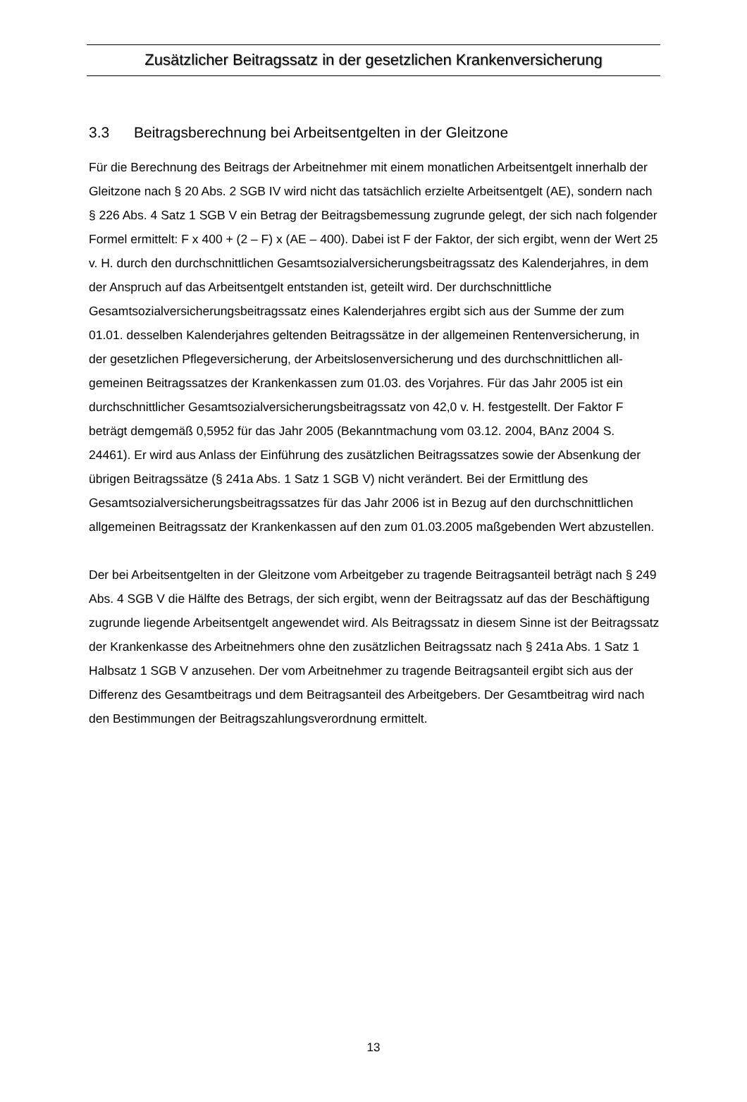Zusätzlicher Beitragssatz in der gesetzlichen Krankenversicherung
3.3 Beitragsberechnung bei Arbeitsentgelten in der Gleitzone
Für die Berechnung des Beitrags der Arbeitnehmer mit einem monatlichen Arbeitsentgelt innerhalb der Gleitzone nach § 20 Abs. 2 SGB IV wird nicht das tatsächlich erzielte Arbeits­entgelt (AE), sondern nach § 226 Abs. 4 Satz 1 SGB V ein Betrag der Beitragsbemessung zugrunde gelegt, der sich nach folgender Formel ermittelt: F x 400 + (2 – F) x (AE – 400). Dabei ist F der Faktor, der sich ergibt, wenn der Wert 25 v. H. durch den durchschnittlichen Gesamtsozialversicherungsbeitragssatz des Kalenderjahres, in dem der Anspruch auf das Arbeitsentgelt entstanden ist, geteilt wird. Der durchschnittliche Gesamtsozialversicherungs­beitragssatz eines Kalenderjahres ergibt sich aus der Summe der zum 01.01. desselben Kalenderjahres geltenden Beitragssätze in der allgemeinen Rentenversicherung, in der ge­setzlichen Pflegeversicherung, der Arbeitslosenversicherung und des durchschnittlichen all­gemeinen Beitragssatzes der Krankenkassen zum 01.03. des Vorjahres. Für das Jahr 2005 ist ein durchschnittlicher Gesamtsozialversicherungsbeitragssatz von 42,0 v. H. festgestellt. Der Faktor F beträgt demgemäß 0,5952 für das Jahr 2005 (Bekanntmachung vom 03.12. 2004, BAnz 2004 S. 24461). Er wird aus Anlass der Einführung des zusätzlichen Beitrags­satzes sowie der Absenkung der übrigen Beitragssätze (§ 241a Abs. 1 Satz 1 SGB V) nicht verändert. Bei der Ermittlung des Gesamtsozialversicherungsbeitragssatzes für das Jahr 2006 ist in Bezug auf den durchschnittlichen allgemeinen Beitragssatz der Krankenkassen auf den zum 01.03.2005 maßgebenden Wert abzustellen.
Der bei Arbeitsentgelten in der Gleitzone vom Arbeitgeber zu tragende Beitragsanteil beträgt nach § 249 Abs. 4 SGB V die Hälfte des Betrags, der sich ergibt, wenn der Beitragssatz auf das der Beschäftigung zugrunde liegende Arbeitsentgelt angewendet wird. Als Beitragssatz in diesem Sinne ist der Beitragssatz der Krankenkasse des Arbeitnehmers ohne den zusätz­lichen Beitragssatz nach § 241a Abs. 1 Satz 1 Halbsatz 1 SGB V anzusehen. Der vom Ar­beitnehmer zu tragende Beitragsanteil ergibt sich aus der Differenz des Gesamtbeitrags und dem Beitragsanteil des Arbeitgebers. Der Gesamtbeitrag wird nach den Bestimmungen der Beitragszahlungsverordnung ermittelt.
13